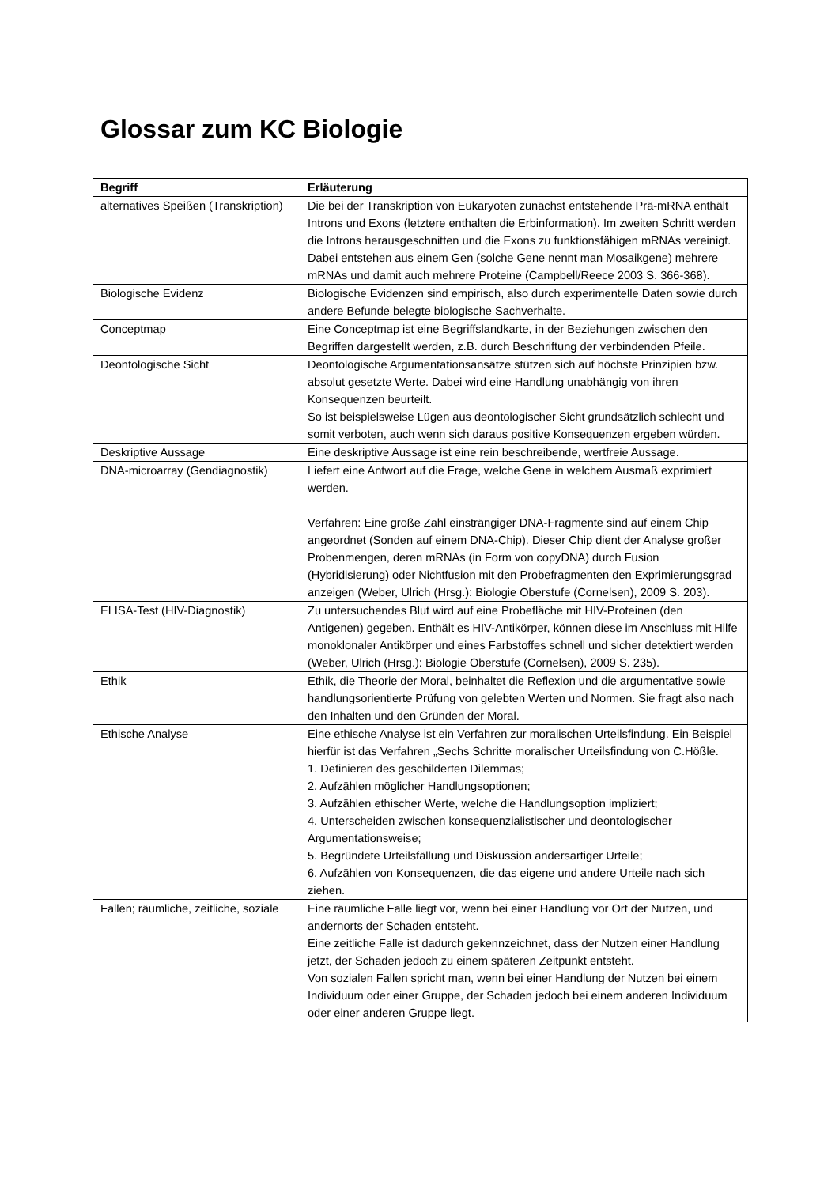Glossar zum KC Biologie
| Begriff | Erläuterung |
| --- | --- |
| alternatives Speißen (Transkription) | Die bei der Transkription von Eukaryoten zunächst entstehende Prä-mRNA enthält Introns und Exons (letztere enthalten die Erbinformation). Im zweiten Schritt werden die Introns herausgeschnitten und die Exons zu funktionsfähigen mRNAs vereinigt. Dabei entstehen aus einem Gen (solche Gene nennt man Mosaikgene) mehrere mRNAs und damit auch mehrere Proteine (Campbell/Reece 2003 S. 366-368). |
| Biologische Evidenz | Biologische Evidenzen sind empirisch, also durch experimentelle Daten sowie durch andere Befunde belegte biologische Sachverhalte. |
| Conceptmap | Eine Conceptmap ist eine Begriffslandkarte, in der Beziehungen zwischen den Begriffen dargestellt werden, z.B. durch Beschriftung der verbindenden Pfeile. |
| Deontologische Sicht | Deontologische Argumentationsansätze stützen sich auf höchste Prinzipien bzw. absolut gesetzte Werte. Dabei wird eine Handlung unabhängig von ihren Konsequenzen beurteilt. So ist beispielsweise Lügen aus deontologischer Sicht grundsätzlich schlecht und somit verboten, auch wenn sich daraus positive Konsequenzen ergeben würden. |
| Deskriptive Aussage | Eine deskriptive Aussage ist eine rein beschreibende, wertfreie Aussage. |
| DNA-microarray (Gendiagnostik) | Liefert eine Antwort auf die Frage, welche Gene in welchem Ausmaß exprimiert werden. Verfahren: Eine große Zahl einsträngiger DNA-Fragmente sind auf einem Chip angeordnet (Sonden auf einem DNA-Chip). Dieser Chip dient der Analyse großer Probenmengen, deren mRNAs (in Form von copyDNA) durch Fusion (Hybridisierung) oder Nichtfusion mit den Probefragmenten den Exprimierungsgrad anzeigen (Weber, Ulrich (Hrsg.): Biologie Oberstufe (Cornelsen), 2009 S. 203). |
| ELISA-Test (HIV-Diagnostik) | Zu untersuchendes Blut wird auf eine Probefläche mit HIV-Proteinen (den Antigenen) gegeben. Enthält es HIV-Antikörper, können diese im Anschluss mit Hilfe monoklonaler Antikörper und eines Farbstoffes schnell und sicher detektiert werden (Weber, Ulrich (Hrsg.): Biologie Oberstufe (Cornelsen), 2009 S. 235). |
| Ethik | Ethik, die Theorie der Moral, beinhaltet die Reflexion und die argumentative sowie handlungsorientierte Prüfung von gelebten Werten und Normen. Sie fragt also nach den Inhalten und den Gründen der Moral. |
| Ethische Analyse | Eine ethische Analyse ist ein Verfahren zur moralischen Urteilsfindung. Ein Beispiel hierfür ist das Verfahren „Sechs Schritte moralischer Urteilsfindung von C.Hößle. 1. Definieren des geschilderten Dilemmas; 2. Aufzählen möglicher Handlungsoptionen; 3. Aufzählen ethischer Werte, welche die Handlungsoption impliziert; 4. Unterscheiden zwischen konsequenzialistischer und deontologischer Argumentationsweise; 5. Begründete Urteilsfällung und Diskussion andersartiger Urteile; 6. Aufzählen von Konsequenzen, die das eigene und andere Urteile nach sich ziehen. |
| Fallen; räumliche, zeitliche, soziale | Eine räumliche Falle liegt vor, wenn bei einer Handlung vor Ort der Nutzen, und andernorts der Schaden entsteht. Eine zeitliche Falle ist dadurch gekennzeichnet, dass der Nutzen einer Handlung jetzt, der Schaden jedoch zu einem späteren Zeitpunkt entsteht. Von sozialen Fallen spricht man, wenn bei einer Handlung der Nutzen bei einem Individuum oder einer Gruppe, der Schaden jedoch bei einem anderen Individuum oder einer anderen Gruppe liegt. |